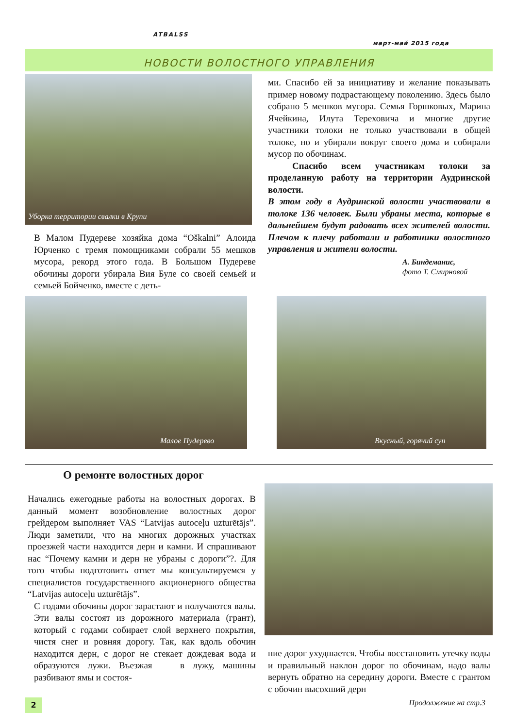ATBALSS
март-май 2015 года
НОВОСТИ ВОЛОСТНОГО УПРАВЛЕНИЯ
Уборка территории свалки в Крупи
В Малом Пудереве хозяйка дома “Oškalni” Алоида Юрченко с тремя помощниками собрали 55 мешков мусора, рекорд этого года. В Большом Пудереве обочины дороги убирала Вия Буле со своей семьей и семьей Бойченко, вместе с деть-
ми. Спасибо ей за инициативу и желание показывать пример новому подрастающему поколению. Здесь было собрано 5 мешков мусора. Семья Горшковых, Марина Ячейкина, Илута Тереховича и многие другие участники толоки не только участвовали в общей толоке, но и убирали вокруг своего дома и собирали мусор по обочинам.
Спасибо всем участникам толоки за проделанную работу на территории Аудринской волости.
В этом году в Аудринской волости участвовали в толоке 136 человек. Были убраны места, которые в дальнейшем будут радовать всех жителей волости. Плечом к плечу работали и работники волостного управления и жители волости.
А. Биндеманис,
фото Т. Смирновой
Малое Пудерево Вкусный, горячий суп
О ремонте волостных дорог
Начались ежегодные работы на волостных дорогах. В данный момент возобновление волостных дорог грейдером выполняет VAS “Latvijas autoceļu uzturētājs”. Люди заметили, что на многих дорожных участках проезжей части находится дерн и камни. И спрашивают нас “Почему камни и дерн не убраны с дороги”?. Для того чтобы подготовить ответ мы консультируемся у специалистов государственного акционерного общества “Latvijas autoceļu uzturētājs”.
С годами обочины дорог зарастают и получаются валы. Эти валы состоят из дорожного материала (грант), который с годами собирает слой верхнего покрытия, чистя снег и ровняя дорогу. Так, как вдоль обочин находится дерн, с дорог не стекает дождевая вода и образуются лужи. Въезжая в лужу, машины разбивают ямы и состоя-
ние дорог ухудшается. Чтобы восстановить утечку воды и правильный наклон дорог по обочинам, надо валы вернуть обратно на середину дороги. Вместе с грантом с обочин высохший дерн
Продолжение на стр.3
2